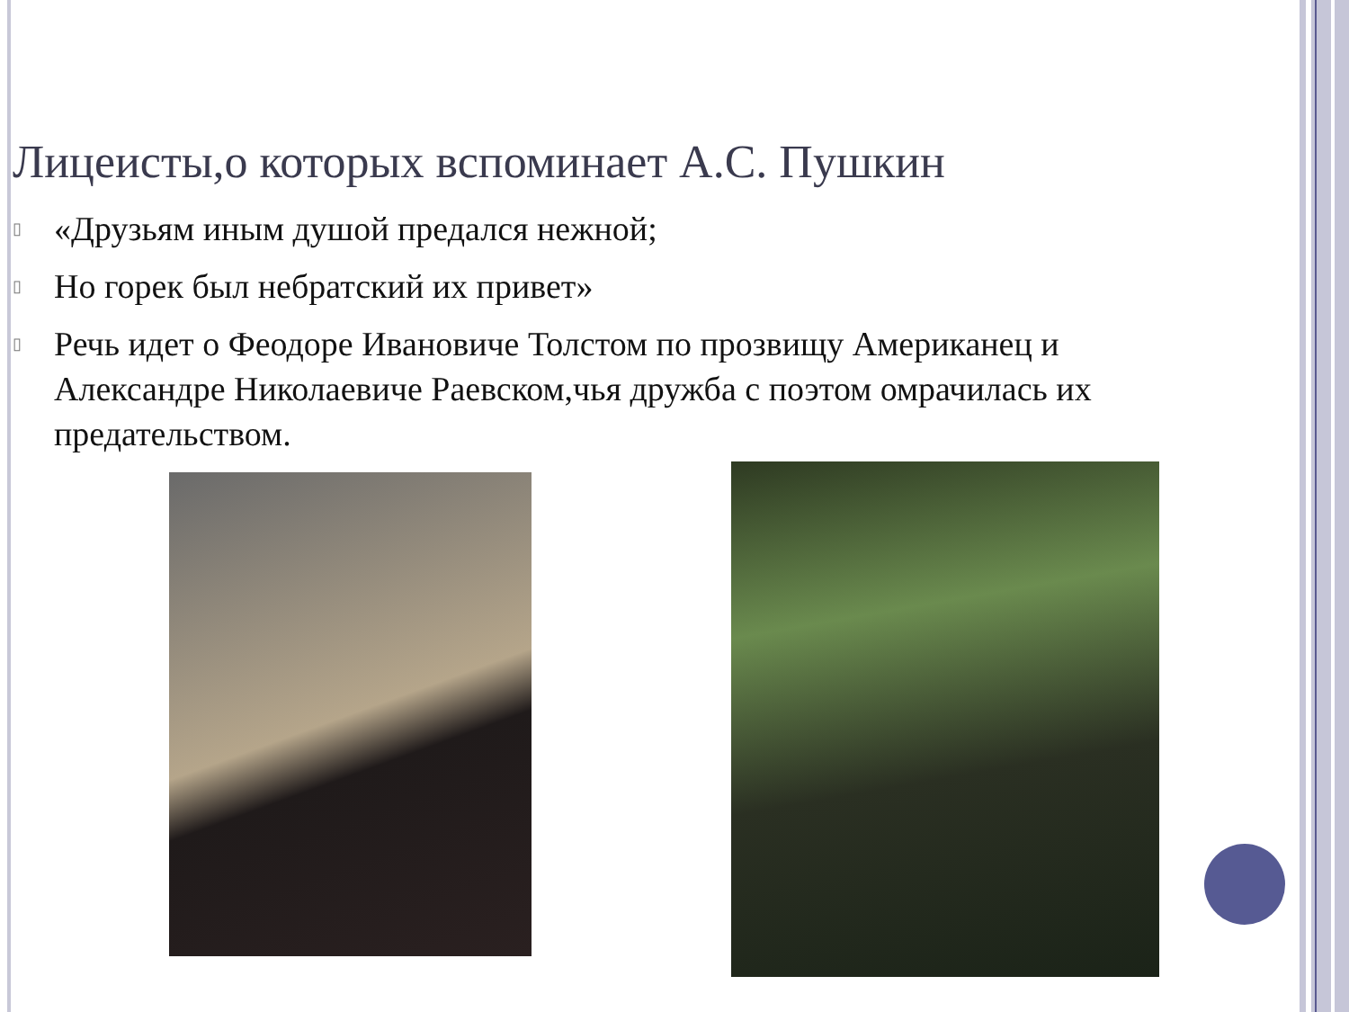Лицеисты,о которых вспоминает А.С. Пушкин
▯ «Друзьям иным душой предался нежной;
▯ Но горек был небратский их привет»
▯ Речь идет о Феодоре Ивановиче Толстом по прозвищу Американец и Александре Николаевиче Раевском,чья дружба с поэтом омрачилась их предательством.